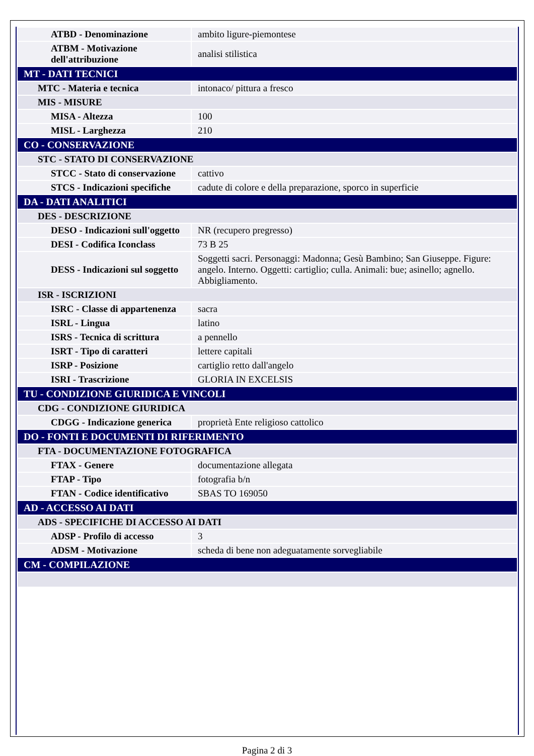| ATBD - Denominazione | ambito ligure-piemontese |
| ATBM - Motivazione dell'attribuzione | analisi stilistica |
| MT - DATI TECNICI | |
| MTC - Materia e tecnica | intonaco/ pittura a fresco |
| MIS - MISURE | |
| MISA - Altezza | 100 |
| MISL - Larghezza | 210 |
| CO - CONSERVAZIONE | |
| STC - STATO DI CONSERVAZIONE | |
| STCC - Stato di conservazione | cattivo |
| STCS - Indicazioni specifiche | cadute di colore e della preparazione, sporco in superficie |
| DA - DATI ANALITICI | |
| DES - DESCRIZIONE | |
| DESO - Indicazioni sull'oggetto | NR (recupero pregresso) |
| DESI - Codifica Iconclass | 73 B 25 |
| DESS - Indicazioni sul soggetto | Soggetti sacri. Personaggi: Madonna; Gesù Bambino; San Giuseppe. Figure: angelo. Interno. Oggetti: cartiglio; culla. Animali: bue; asinello; agnello. Abbigliamento. |
| ISR - ISCRIZIONI | |
| ISRC - Classe di appartenenza | sacra |
| ISRL - Lingua | latino |
| ISRS - Tecnica di scrittura | a pennello |
| ISRT - Tipo di caratteri | lettere capitali |
| ISRP - Posizione | cartiglio retto dall'angelo |
| ISRI - Trascrizione | GLORIA IN EXCELSIS |
| TU - CONDIZIONE GIURIDICA E VINCOLI | |
| CDG - CONDIZIONE GIURIDICA | |
| CDGG - Indicazione generica | proprietà Ente religioso cattolico |
| DO - FONTI E DOCUMENTI DI RIFERIMENTO | |
| FTA - DOCUMENTAZIONE FOTOGRAFICA | |
| FTAX - Genere | documentazione allegata |
| FTAP - Tipo | fotografia b/n |
| FTAN - Codice identificativo | SBAS TO 169050 |
| AD - ACCESSO AI DATI | |
| ADS - SPECIFICHE DI ACCESSO AI DATI | |
| ADSP - Profilo di accesso | 3 |
| ADSM - Motivazione | scheda di bene non adeguatamente sorvegliabile |
| CM - COMPILAZIONE | |
Pagina 2 di 3